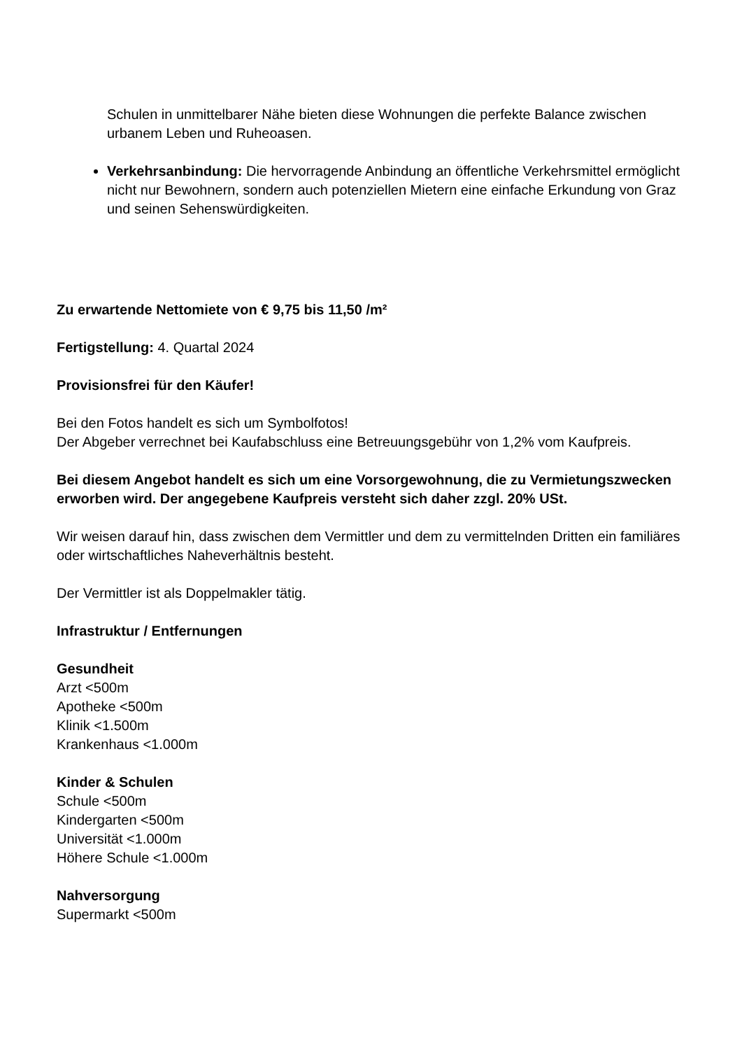Schulen in unmittelbarer Nähe bieten diese Wohnungen die perfekte Balance zwischen urbanem Leben und Ruheoasen.
Verkehrsanbindung: Die hervorragende Anbindung an öffentliche Verkehrsmittel ermöglicht nicht nur Bewohnern, sondern auch potenziellen Mietern eine einfache Erkundung von Graz und seinen Sehenswürdigkeiten.
Zu erwartende Nettomiete von € 9,75 bis 11,50 /m²
Fertigstellung: 4. Quartal 2024
Provisionsfrei für den Käufer!
Bei den Fotos handelt es sich um Symbolfotos!
Der Abgeber verrechnet bei Kaufabschluss eine Betreuungsgebühr von 1,2% vom Kaufpreis.
Bei diesem Angebot handelt es sich um eine Vorsorgewohnung, die zu Vermietungszwecken erworben wird. Der angegebene Kaufpreis versteht sich daher zzgl. 20% USt.
Wir weisen darauf hin, dass zwischen dem Vermittler und dem zu vermittelnden Dritten ein familiäres oder wirtschaftliches Naheverhältnis besteht.
Der Vermittler ist als Doppelmakler tätig.
Infrastruktur / Entfernungen
Gesundheit
Arzt <500m
Apotheke <500m
Klinik <1.500m
Krankenhaus <1.000m
Kinder & Schulen
Schule <500m
Kindergarten <500m
Universität <1.000m
Höhere Schule <1.000m
Nahversorgung
Supermarkt <500m